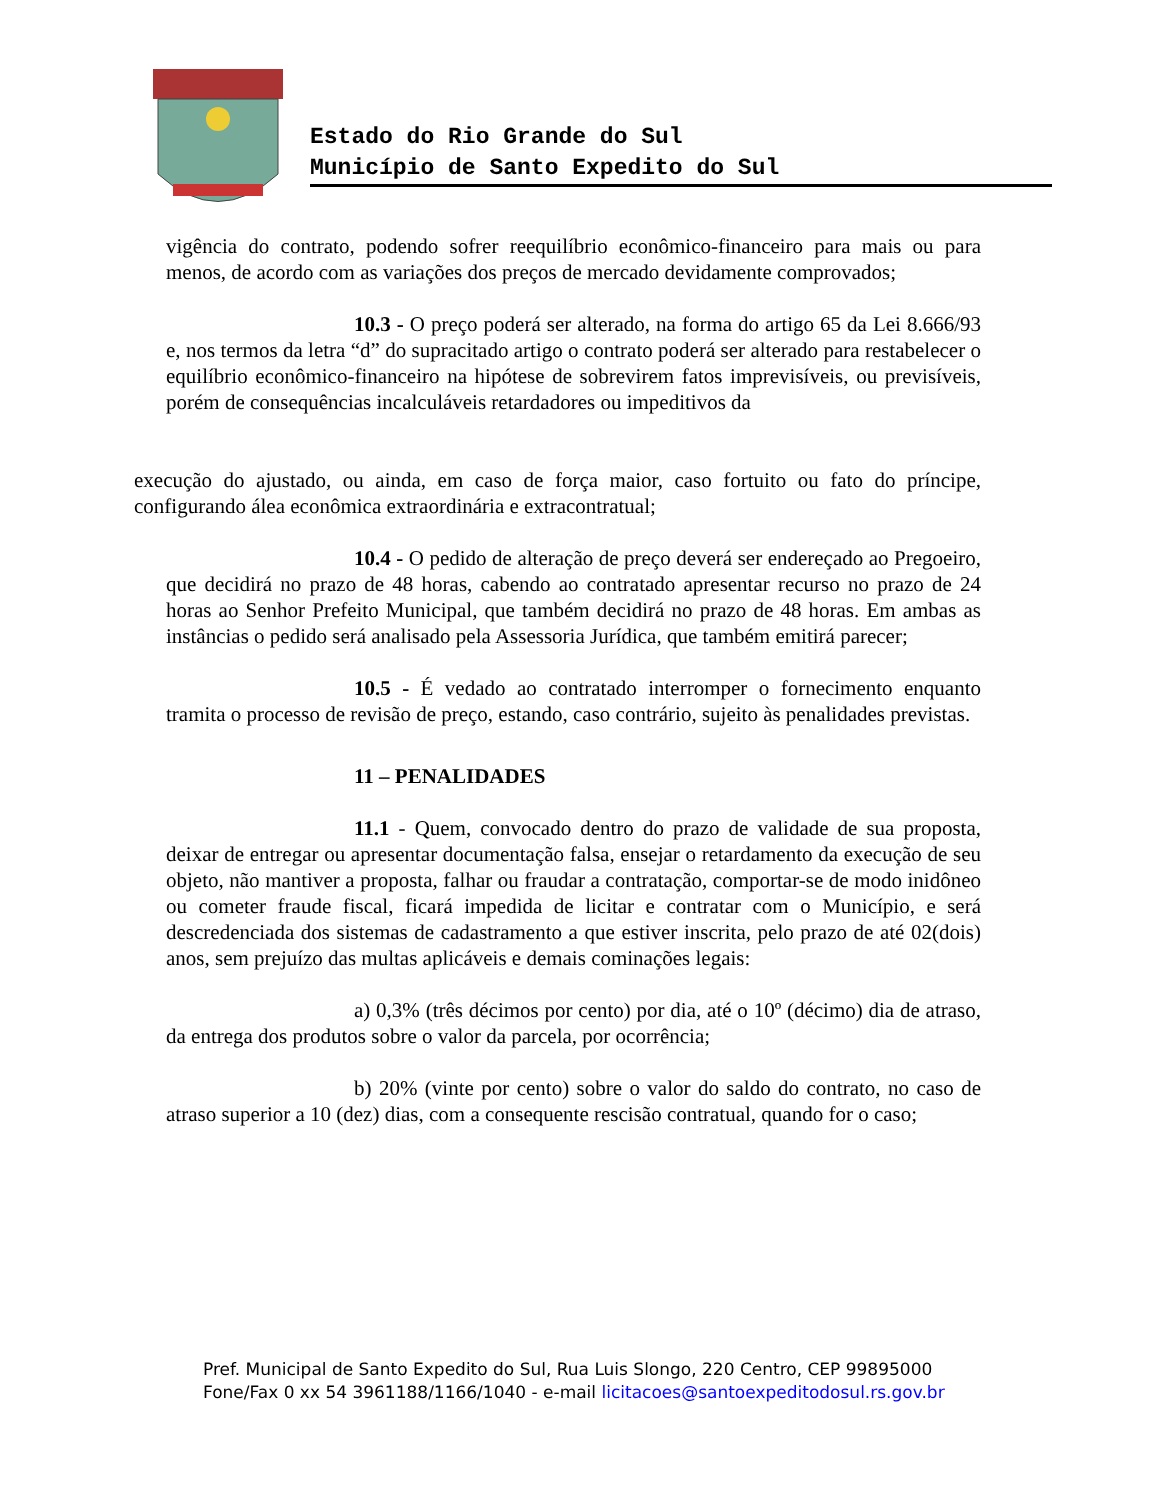Estado do Rio Grande do Sul
Município de Santo Expedito do Sul
vigência do contrato, podendo sofrer reequilíbrio econômico-financeiro para mais ou para menos, de acordo com as variações dos preços de mercado devidamente comprovados;
10.3 - O preço poderá ser alterado, na forma do artigo 65 da Lei 8.666/93 e, nos termos da letra “d” do supracitado artigo o contrato poderá ser alterado para restabelecer o equilíbrio econômico-financeiro na hipótese de sobrevirem fatos imprevisíveis, ou previsíveis, porém de consequências incalculáveis retardadores ou impeditivos da
execução do ajustado, ou ainda, em caso de força maior, caso fortuito ou fato do príncipe, configurando álea econômica extraordinária e extracontratual;
10.4 - O pedido de alteração de preço deverá ser endereçado ao Pregoeiro, que decidirá no prazo de 48 horas, cabendo ao contratado apresentar recurso no prazo de 24 horas ao Senhor Prefeito Municipal, que também decidirá no prazo de 48 horas. Em ambas as instâncias o pedido será analisado pela Assessoria Jurídica, que também emitirá parecer;
10.5 - É vedado ao contratado interromper o fornecimento enquanto tramita o processo de revisão de preço, estando, caso contrário, sujeito às penalidades previstas.
11 – PENALIDADES
11.1 - Quem, convocado dentro do prazo de validade de sua proposta, deixar de entregar ou apresentar documentação falsa, ensejar o retardamento da execução de seu objeto, não mantiver a proposta, falhar ou fraudar a contratação, comportar-se de modo inidôneo ou cometer fraude fiscal, ficará impedida de licitar e contratar com o Município, e será descredenciada dos sistemas de cadastramento a que estiver inscrita, pelo prazo de até 02(dois) anos, sem prejuízo das multas aplicáveis e demais cominações legais:
a) 0,3% (três décimos por cento) por dia, até o 10º (décimo) dia de atraso, da entrega dos produtos sobre o valor da parcela, por ocorrência;
b) 20% (vinte por cento) sobre o valor do saldo do contrato, no caso de atraso superior a 10 (dez) dias, com a consequente rescisão contratual, quando for o caso;
Pref. Municipal de Santo Expedito do Sul, Rua Luis Slongo, 220 Centro, CEP 99895000
Fone/Fax 0 xx 54 3961188/1166/1040 - e-mail licitacoes@santoexpeditodosul.rs.gov.br